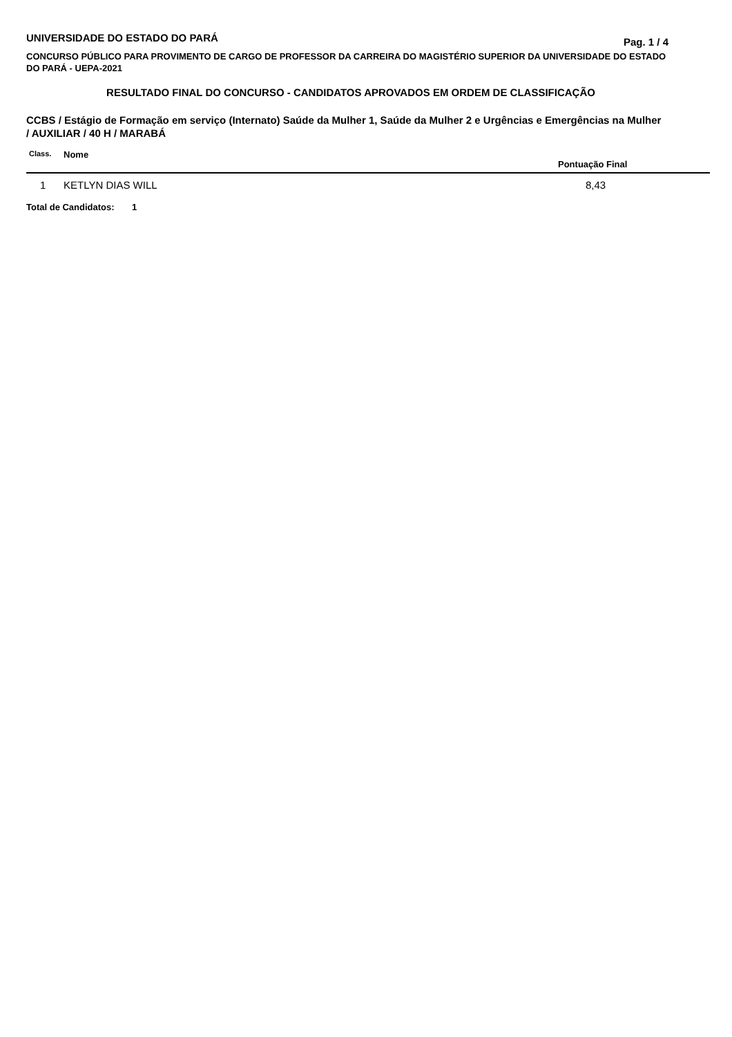UNIVERSIDADE DO ESTADO DO PARÁ Pag. 1 / 4
CONCURSO PÚBLICO PARA PROVIMENTO DE CARGO DE PROFESSOR DA CARREIRA DO MAGISTÉRIO SUPERIOR DA UNIVERSIDADE DO ESTADO DO PARÁ - UEPA-2021
RESULTADO FINAL DO CONCURSO - CANDIDATOS APROVADOS EM ORDEM DE CLASSIFICAÇÃO
CCBS / Estágio de Formação em serviço (Internato) Saúde da Mulher 1, Saúde da Mulher 2 e Urgências e Emergências na Mulher / AUXILIAR / 40 H / MARABÁ
| Class. | Nome | Pontuação Final |
| --- | --- | --- |
| 1 | KETLYN DIAS WILL | 8,43 |
Total de Candidatos: 1